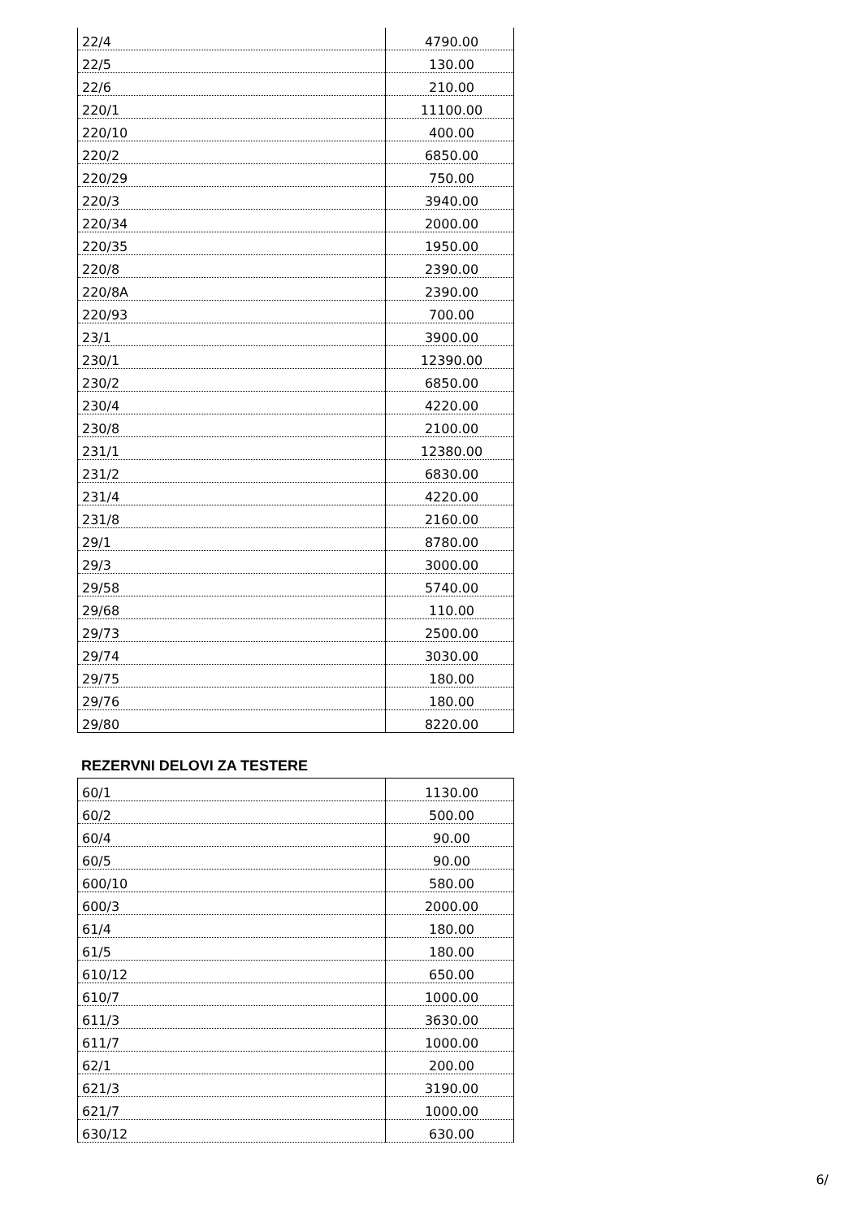| 22/4 | 4790.00 |
| 22/5 | 130.00 |
| 22/6 | 210.00 |
| 220/1 | 11100.00 |
| 220/10 | 400.00 |
| 220/2 | 6850.00 |
| 220/29 | 750.00 |
| 220/3 | 3940.00 |
| 220/34 | 2000.00 |
| 220/35 | 1950.00 |
| 220/8 | 2390.00 |
| 220/8A | 2390.00 |
| 220/93 | 700.00 |
| 23/1 | 3900.00 |
| 230/1 | 12390.00 |
| 230/2 | 6850.00 |
| 230/4 | 4220.00 |
| 230/8 | 2100.00 |
| 231/1 | 12380.00 |
| 231/2 | 6830.00 |
| 231/4 | 4220.00 |
| 231/8 | 2160.00 |
| 29/1 | 8780.00 |
| 29/3 | 3000.00 |
| 29/58 | 5740.00 |
| 29/68 | 110.00 |
| 29/73 | 2500.00 |
| 29/74 | 3030.00 |
| 29/75 | 180.00 |
| 29/76 | 180.00 |
| 29/80 | 8220.00 |
REZERVNI DELOVI ZA TESTERE
| 60/1 | 1130.00 |
| 60/2 | 500.00 |
| 60/4 | 90.00 |
| 60/5 | 90.00 |
| 600/10 | 580.00 |
| 600/3 | 2000.00 |
| 61/4 | 180.00 |
| 61/5 | 180.00 |
| 610/12 | 650.00 |
| 610/7 | 1000.00 |
| 611/3 | 3630.00 |
| 611/7 | 1000.00 |
| 62/1 | 200.00 |
| 621/3 | 3190.00 |
| 621/7 | 1000.00 |
| 630/12 | 630.00 |
6/